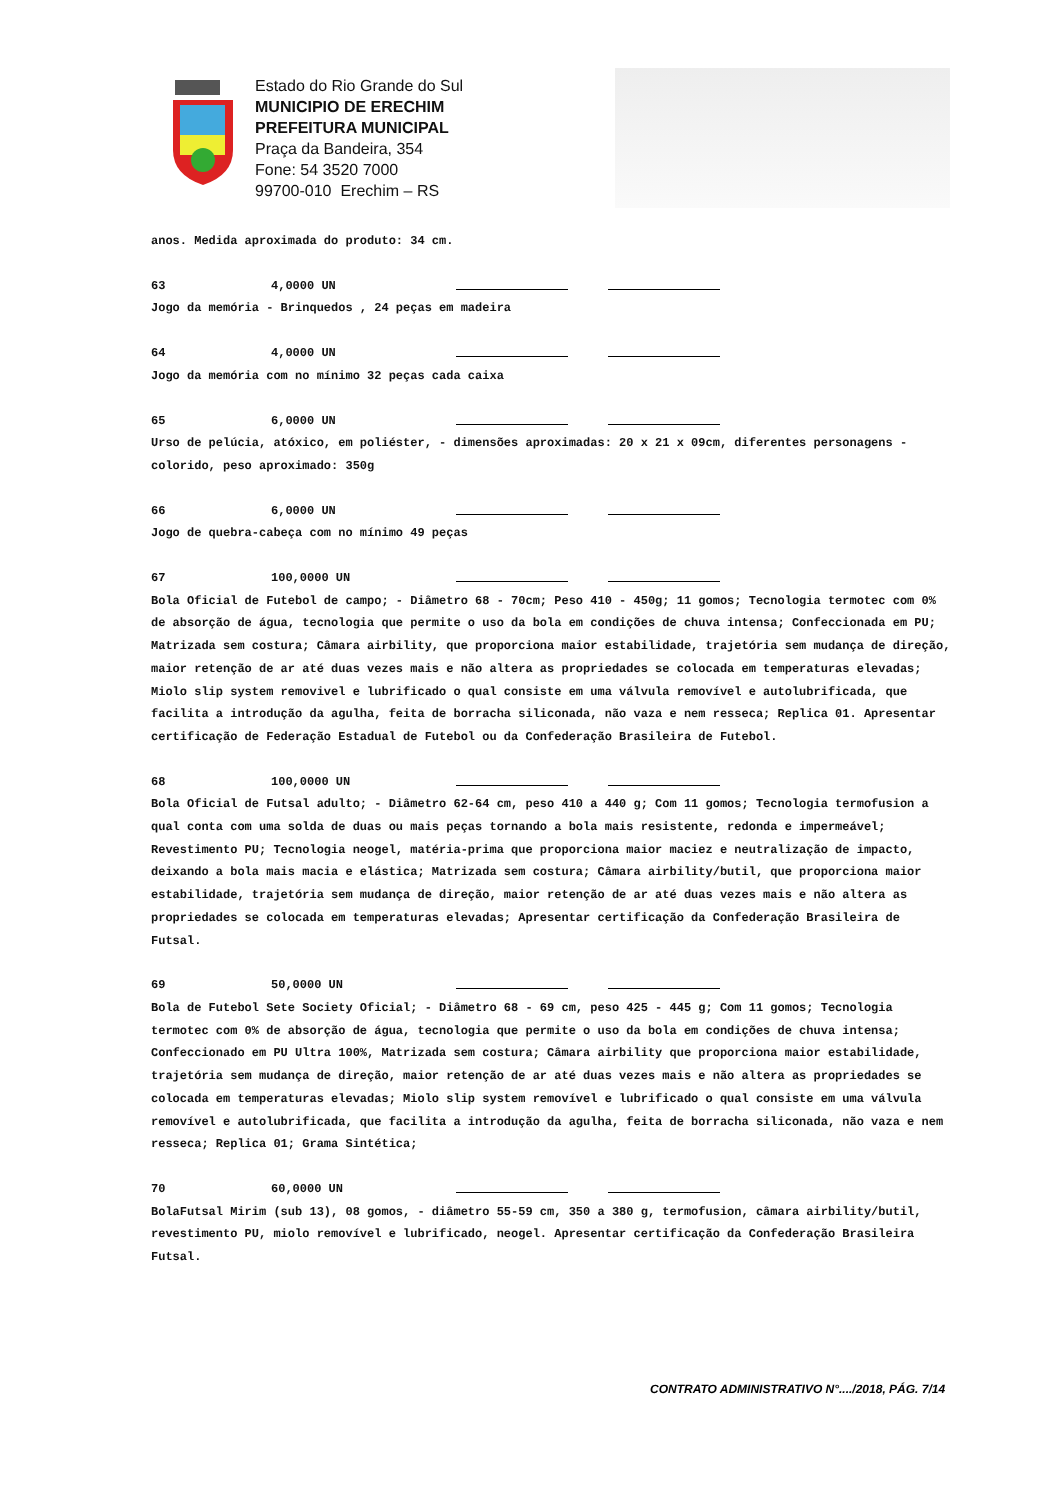Estado do Rio Grande do Sul
MUNICIPIO DE ERECHIM
PREFEITURA MUNICIPAL
Praça da Bandeira, 354
Fone: 54 3520 7000
99700-010 Erechim – RS
anos. Medida aproximada do produto: 34 cm.
63 4,0000 UN
Jogo da memória - Brinquedos , 24 peças em madeira
64 4,0000 UN
Jogo da memória com no mínimo 32 peças cada caixa
65 6,0000 UN
Urso de pelúcia, atóxico, em poliéster, - dimensões aproximadas: 20 x 21 x 09cm, diferentes personagens - colorido, peso aproximado: 350g
66 6,0000 UN
Jogo de quebra-cabeça com no mínimo 49 peças
67 100,0000 UN
Bola Oficial de Futebol de campo; - Diâmetro 68 - 70cm; Peso 410 - 450g; 11 gomos; Tecnologia termotec com 0% de absorção de água, tecnologia que permite o uso da bola em condições de chuva intensa; Confeccionada em PU; Matrizada sem costura; Câmara airbility, que proporciona maior estabilidade, trajetória sem mudança de direção, maior retenção de ar até duas vezes mais e não altera as propriedades se colocada em temperaturas elevadas; Miolo slip system removivel e lubrificado o qual consiste em uma válvula removível e autolubrificada, que facilita a introdução da agulha, feita de borracha siliconada, não vaza e nem resseca; Replica 01. Apresentar certificação de Federação Estadual de Futebol ou da Confederação Brasileira de Futebol.
68 100,0000 UN
Bola Oficial de Futsal adulto; - Diâmetro 62-64 cm, peso 410 a 440 g; Com 11 gomos; Tecnologia termofusion a qual conta com uma solda de duas ou mais peças tornando a bola mais resistente, redonda e impermeável; Revestimento PU; Tecnologia neogel, matéria-prima que proporciona maior maciez e neutralização de impacto, deixando a bola mais macia e elástica; Matrizada sem costura; Câmara airbility/butil, que proporciona maior estabilidade, trajetória sem mudança de direção, maior retenção de ar até duas vezes mais e não altera as propriedades se colocada em temperaturas elevadas; Apresentar certificação da Confederação Brasileira de Futsal.
69 50,0000 UN
Bola de Futebol Sete Society Oficial; - Diâmetro 68 - 69 cm, peso 425 - 445 g; Com 11 gomos; Tecnologia termotec com 0% de absorção de água, tecnologia que permite o uso da bola em condições de chuva intensa; Confeccionado em PU Ultra 100%, Matrizada sem costura; Câmara airbility que proporciona maior estabilidade, trajetória sem mudança de direção, maior retenção de ar até duas vezes mais e não altera as propriedades se colocada em temperaturas elevadas; Miolo slip system removível e lubrificado o qual consiste em uma válvula removível e autolubrificada, que facilita a introdução da agulha, feita de borracha siliconada, não vaza e nem resseca; Replica 01; Grama Sintética;
70 60,0000 UN
BolaFutsal Mirim (sub 13), 08 gomos, - diâmetro 55-59 cm, 350 a 380 g, termofusion, câmara airbility/butil, revestimento PU, miolo removível e lubrificado, neogel. Apresentar certificação da Confederação Brasileira Futsal.
CONTRATO ADMINISTRATIVO N°..../2018, PÁG. 7/14